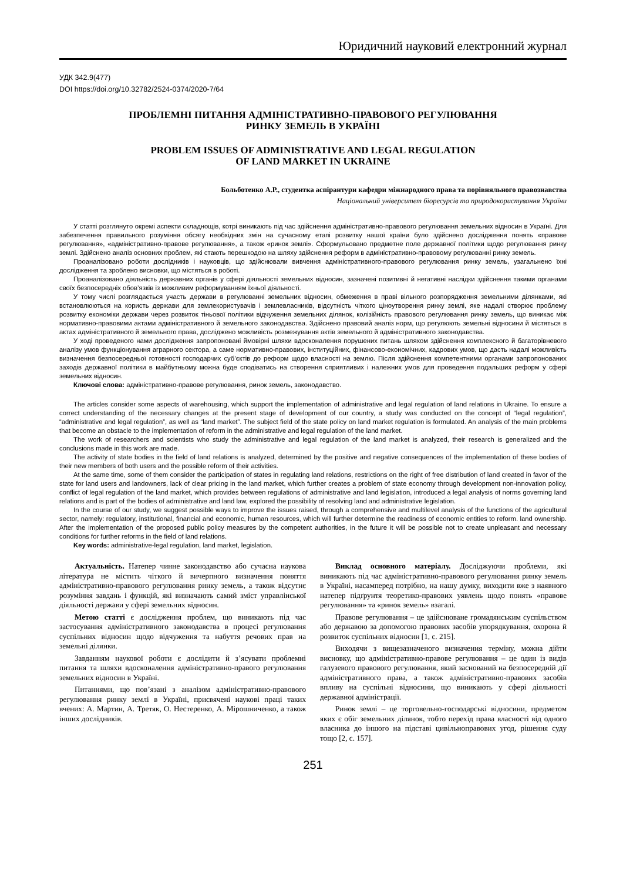Юридичний науковий електронний журнал
УДК 342.9(477)
DOI https://doi.org/10.32782/2524-0374/2020-7/64
ПРОБЛЕМНІ ПИТАННЯ АДМІНІСТРАТИВНО-ПРАВОВОГО РЕГУЛЮВАННЯ
РИНКУ ЗЕМЕЛЬ В УКРАЇНІ
PROBLEM ISSUES OF ADMINISTRATIVE AND LEGAL REGULATION
OF LAND MARKET IN UKRAINE
Больботенко А.Р., студентка аспірантури кафедри міжнародного права та порівняльного правознавства
Національний університет біоресурсів та природокористування України
У статті розглянуто окремі аспекти складнощів, котрі виникають під час здійснення адміністративно-правового регулювання земельних відносин в Україні. Для забезпечення правильного розуміння обсягу необхідних змін на сучасному етапі розвитку нашої країни було здійснено дослідження понять «правове регулювання», «адміністративно-правове регулювання», а також «ринок землі». Сформульовано предметне поле державної політики щодо регулювання ринку землі. Здійснено аналіз основних проблем, які стають перешкодою на шляху здійснення реформ в адміністративно-правовому регулюванні ринку земель.
Проаналізовано роботи дослідників і науковців, що здійснювали вивчення адміністративного-правового регулювання ринку земель, узагальнено їхні дослідження та зроблено висновки, що містяться в роботі.
Проаналізовано діяльність державних органів у сфері діяльності земельних відносин, зазначені позитивні й негативні наслідки здійснення такими органами своїх безпосередніх обов’язків із можливим реформуванням їхньої діяльності.
У тому числі розглядається участь держави в регулюванні земельних відносин, обмеження в праві вільного розпорядження земельними ділянками, які встановлюються на користь держави для землекористувачів і землевласників, відсутність чіткого ціноутворення ринку землі, яке надалі створює проблему розвитку економіки держави через розвиток тіньової політики відчуження земельних ділянок, колізійність правового регулювання ринку земель, що виникає між нормативно-правовими актами адміністративного й земельного законодавства. Здійснено правовий аналіз норм, що регулюють земельні відносини й містяться в актах адміністративного й земельного права, досліджено можливість розмежування актів земельного й адміністративного законодавства.
У ході проведеного нами дослідження запропоновані ймовірні шляхи вдосконалення порушених питань шляхом здійснення комплексного й багаторівневого аналізу умов функціонування аграрного сектора, а саме нормативно-правових, інституційних, фінансово-економічних, кадрових умов, що дасть надалі можливість визначення безпосередньої готовності господарчих суб’єктів до реформ щодо власності на землю. Після здійснення компетентними органами запропонованих заходів державної політики в майбутньому можна буде сподіватись на створення сприятливих і належних умов для проведення подальших реформ у сфері земельних відносин.
Ключові слова: адміністративно-правове регулювання, ринок земель, законодавство.
The articles consider some aspects of warehousing, which support the implementation of administrative and legal regulation of land relations in Ukraine. To ensure a correct understanding of the necessary changes at the present stage of development of our country, a study was conducted on the concept of “legal regulation”, “administrative and legal regulation”, as well as “land market”. The subject field of the state policy on land market regulation is formulated. An analysis of the main problems that become an obstacle to the implementation of reform in the administrative and legal regulation of the land market.
The work of researchers and scientists who study the administrative and legal regulation of the land market is analyzed, their research is generalized and the conclusions made in this work are made.
The activity of state bodies in the field of land relations is analyzed, determined by the positive and negative consequences of the implementation of these bodies of their new members of both users and the possible reform of their activities.
At the same time, some of them consider the participation of states in regulating land relations, restrictions on the right of free distribution of land created in favor of the state for land users and landowners, lack of clear pricing in the land market, which further creates a problem of state economy through development non-innovation policy, conflict of legal regulation of the land market, which provides between regulations of administrative and land legislation, introduced a legal analysis of norms governing land relations and is part of the bodies of administrative and land law, explored the possibility of resolving land and administrative legislation.
In the course of our study, we suggest possible ways to improve the issues raised, through a comprehensive and multilevel analysis of the functions of the agricultural sector, namely: regulatory, institutional, financial and economic, human resources, which will further determine the readiness of economic entities to reform. land ownership. After the implementation of the proposed public policy measures by the competent authorities, in the future it will be possible not to create unpleasant and necessary conditions for further reforms in the field of land relations.
Key words: administrative-legal regulation, land market, legislation.
Актуальність. Натепер чинне законодавство або сучасна наукова література не містить чіткого й вичерпного визначення поняття адміністративно-правового регулювання ринку земель, а також відсутнє розуміння завдань і функцій, які визначають самий зміст управлінської діяльності держави у сфері земельних відносин.
Метою статті є дослідження проблем, що виникають під час застосування адміністративного законодавства в процесі регулювання суспільних відносин щодо відчуження та набуття речових прав на земельні ділянки.
Завданням наукової роботи є дослідити й з’ясувати проблемні питання та шляхи вдосконалення адміністративно-правого регулювання земельних відносин в Україні.
Питаннями, що пов’язані з аналізом адміністративно-правового регулювання ринку землі в Україні, присвячені наукові праці таких вчених: А. Мартин, А. Третяк, О. Нестеренко, А. Мірошниченко, а також інших дослідників.
Виклад основного матеріалу. Досліджуючи проблеми, які виникають під час адміністративно-правового регулювання ринку земель в Україні, насамперед потрібно, на нашу думку, виходити вже з наявного натепер підґрунтя теоретико-правових уявлень щодо понять «правове регулювання» та «ринок земель» взагалі.
Правове регулювання – це здійснюване громадянським суспільством або державою за допомогою правових засобів упорядкування, охорона й розвиток суспільних відносин [1, с. 215].
Виходячи з вищезазначеного визначення терміну, можна дійти висновку, що адміністративно-правове регулювання – це один із видів галузевого правового регулювання, який заснований на безпосередній дії адміністративного права, а також адміністративно-правових засобів впливу на суспільні відносини, що виникають у сфері діяльності державної адміністрації.
Ринок землі – це торговельно-господарські відносини, предметом яких є обіг земельних ділянок, тобто перехід права власності від одного власника до іншого на підставі цивільноправових угод, рішення суду тощо [2, с. 157].
251